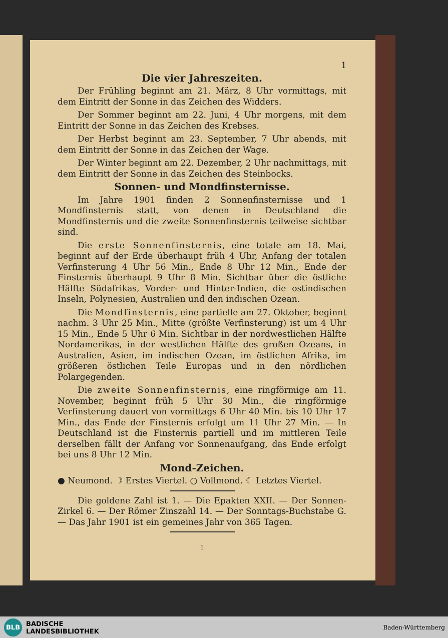1
Die vier Jahreszeiten.
Der Frühling beginnt am 21. März, 8 Uhr vormittags, mit dem Eintritt der Sonne in das Zeichen des Widders.
Der Sommer beginnt am 22. Juni, 4 Uhr morgens, mit dem Eintritt der Sonne in das Zeichen des Krebses.
Der Herbst beginnt am 23. September, 7 Uhr abends, mit dem Eintritt der Sonne in das Zeichen der Wage.
Der Winter beginnt am 22. Dezember, 2 Uhr nachmittags, mit dem Eintritt der Sonne in das Zeichen des Steinbocks.
Sonnen- und Mondfinsternisse.
Im Jahre 1901 finden 2 Sonnenfinsternisse und 1 Mondfinsternis statt, von denen in Deutschland die Mondfinsternis und die zweite Sonnenfinsternis teilweise sichtbar sind.
Die erste Sonnenfinsternis, eine totale am 18. Mai, beginnt auf der Erde überhaupt früh 4 Uhr, Anfang der totalen Verfinsterung 4 Uhr 56 Min., Ende 8 Uhr 12 Min., Ende der Finsternis überhaupt 9 Uhr 8 Min. Sichtbar über die östliche Hälfte Südafrikas, Vorder- und Hinter-Indien, die ostindischen Inseln, Polynesien, Australien und den indischen Ozean.
Die Mondfinsternis, eine partielle am 27. Oktober, beginnt nachm. 3 Uhr 25 Min., Mitte (größte Verfinsterung) ist um 4 Uhr 15 Min., Ende 5 Uhr 6 Min. Sichtbar in der nordwestlichen Hälfte Nordamerikas, in der westlichen Hälfte des großen Ozeans, in Australien, Asien, im indischen Ozean, im östlichen Afrika, im größeren östlichen Teile Europas und in den nördlichen Polargegenden.
Die zweite Sonnenfinsternis, eine ringförmige am 11. November, beginnt früh 5 Uhr 30 Min., die ringförmige Verfinsterung dauert von vormittags 6 Uhr 40 Min. bis 10 Uhr 17 Min., das Ende der Finsternis erfolgt um 11 Uhr 27 Min. — In Deutschland ist die Finsternis partiell und im mittleren Teile derselben fällt der Anfang vor Sonnenaufgang, das Ende erfolgt bei uns 8 Uhr 12 Min.
Mond-Zeichen.
● Neumond. ☽ Erstes Viertel. ○ Vollmond. ☾ Letztes Viertel.
Die goldene Zahl ist 1. — Die Epakten XXII. — Der Sonnen-Zirkel 6. — Der Römer Zinszahl 14. — Der Sonntags-Buchstabe G. — Das Jahr 1901 ist ein gemeines Jahr von 365 Tagen.
1
BLB
BADISCHE
LANDESBIBLIOTHEK
Baden-Württemberg